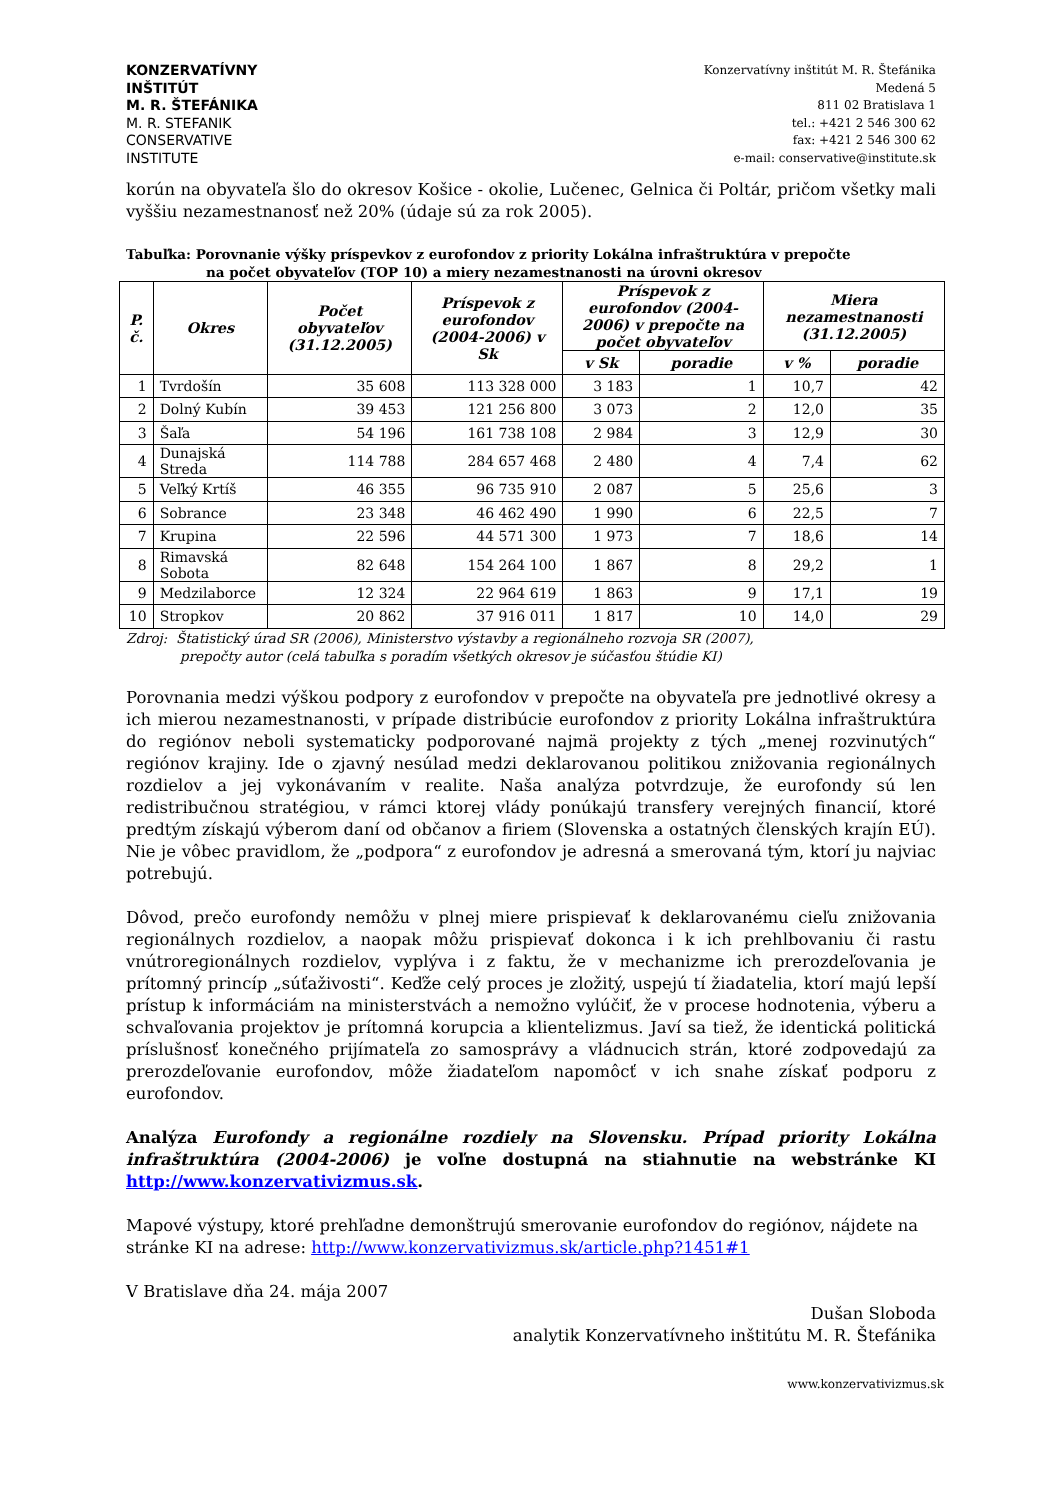KONZERVATÍVNY
INŠTITÚT
M. R. ŠTEFÁNIKA
M. R. STEFANIK
CONSERVATIVE
INSTITUTE
Konzervatívny inštitút M. R. Štefánika
Medená 5
811 02 Bratislava 1
tel.: +421 2 546 300 62
fax: +421 2 546 300 62
e-mail: conservative@institute.sk
korún na obyvateľa šlo do okresov Košice - okolie, Lučenec, Gelnica či Poltár, pričom všetky mali vyššiu nezamestnanosť než 20% (údaje sú za rok 2005).
Tabuľka: Porovnanie výšky príspevkov z eurofondov z priority Lokálna infraštruktúra v prepočte
na počet obyvateľov (TOP 10) a miery nezamestnanosti na úrovni okresov
| P. č. | Okres | Počet obyvateľov (31.12.2005) | Príspevok z eurofondov (2004-2006) v Sk | Príspevok z eurofondov (2004-2006) v prepočte na počet obyvateľov | | Miera nezamestnanosti (31.12.2005) | |
| --- | --- | --- | --- | --- | --- | --- | --- |
| | | | | v Sk | poradie | v % | poradie |
| 1 | Tvrdošín | 35 608 | 113 328 000 | 3 183 | 1 | 10,7 | 42 |
| 2 | Dolný Kubín | 39 453 | 121 256 800 | 3 073 | 2 | 12,0 | 35 |
| 3 | Šaľa | 54 196 | 161 738 108 | 2 984 | 3 | 12,9 | 30 |
| 4 | Dunajská Streda | 114 788 | 284 657 468 | 2 480 | 4 | 7,4 | 62 |
| 5 | Veľký Krtíš | 46 355 | 96 735 910 | 2 087 | 5 | 25,6 | 3 |
| 6 | Sobrance | 23 348 | 46 462 490 | 1 990 | 6 | 22,5 | 7 |
| 7 | Krupina | 22 596 | 44 571 300 | 1 973 | 7 | 18,6 | 14 |
| 8 | Rimavská Sobota | 82 648 | 154 264 100 | 1 867 | 8 | 29,2 | 1 |
| 9 | Medzilaborce | 12 324 | 22 964 619 | 1 863 | 9 | 17,1 | 19 |
| 10 | Stropkov | 20 862 | 37 916 011 | 1 817 | 10 | 14,0 | 29 |
Zdroj: Štatistický úrad SR (2006), Ministerstvo výstavby a regionálneho rozvoja SR (2007),
prepočty autor (celá tabuľka s poradím všetkých okresov je súčasťou štúdie KI)
Porovnania medzi výškou podpory z eurofondov v prepočte na obyvateľa pre jednotlivé okresy a ich mierou nezamestnanosti, v prípade distribúcie eurofondov z priority Lokálna infraštruktúra do regiónov neboli systematicky podporované najmä projekty z tých „menej rozvinutých“ regiónov krajiny. Ide o zjavný nesúlad medzi deklarovanou politikou znižovania regionálnych rozdielov a jej vykonávaním v realite. Naša analýza potvrdzuje, že eurofondy sú len redistribučnou stratégiou, v rámci ktorej vlády ponúkajú transfery verejných financií, ktoré predtým získajú výberom daní od občanov a firiem (Slovenska a ostatných členských krajín EÚ). Nie je vôbec pravidlom, že „podpora“ z eurofondov je adresná a smerovaná tým, ktorí ju najviac potrebujú.
Dôvod, prečo eurofondy nemôžu v plnej miere prispievať k deklarovanému cieľu znižovania regionálnych rozdielov, a naopak môžu prispievať dokonca i k ich prehlbovaniu či rastu vnútroregionálnych rozdielov, vyplýva i z faktu, že v mechanizme ich prerozdeľovania je prítomný princíp „súťaživosti“. Keďže celý proces je zložitý, uspejú tí žiadatelia, ktorí majú lepší prístup k informáciám na ministerstvách a nemožno vylúčiť, že v procese hodnotenia, výberu a schvaľovania projektov je prítomná korupcia a klientelizmus. Javí sa tiež, že identická politická príslušnosť konečného prijímateľa zo samosprávy a vládnucich strán, ktoré zodpovedajú za prerozdeľovanie eurofondov, môže žiadateľom napomôcť v ich snahe získať podporu z eurofondov.
Analýza Eurofondy a regionálne rozdiely na Slovensku. Prípad priority Lokálna infraštruktúra (2004-2006) je voľne dostupná na stiahnutie na webstránke KI http://www.konzervativizmus.sk.
Mapové výstupy, ktoré prehľadne demonštrujú smerovanie eurofondov do regiónov, nájdete na stránke KI na adrese: http://www.konzervativizmus.sk/article.php?1451#1
V Bratislave dňa 24. mája 2007
Dušan Sloboda
analytik Konzervatívneho inštitútu M. R. Štefánika
www.konzervativizmus.sk